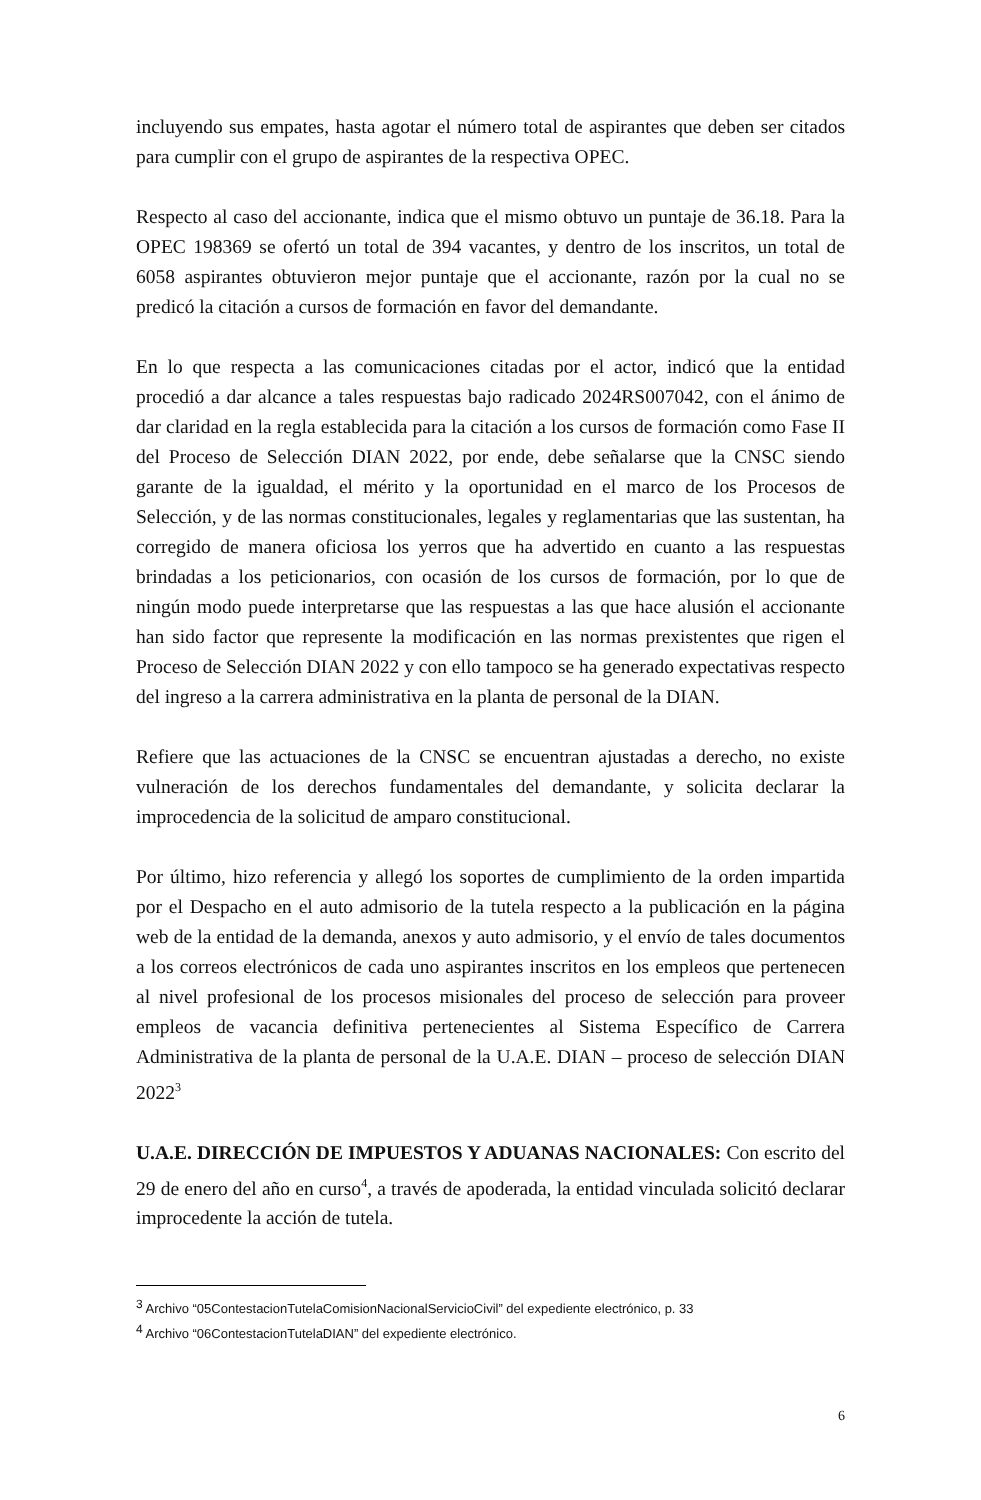incluyendo sus empates, hasta agotar el número total de aspirantes que deben ser citados para cumplir con el grupo de aspirantes de la respectiva OPEC.
Respecto al caso del accionante, indica que el mismo obtuvo un puntaje de 36.18. Para la OPEC 198369 se ofertó un total de 394 vacantes, y dentro de los inscritos, un total de 6058 aspirantes obtuvieron mejor puntaje que el accionante, razón por la cual no se predicó la citación a cursos de formación en favor del demandante.
En lo que respecta a las comunicaciones citadas por el actor, indicó que la entidad procedió a dar alcance a tales respuestas bajo radicado 2024RS007042, con el ánimo de dar claridad en la regla establecida para la citación a los cursos de formación como Fase II del Proceso de Selección DIAN 2022, por ende, debe señalarse que la CNSC siendo garante de la igualdad, el mérito y la oportunidad en el marco de los Procesos de Selección, y de las normas constitucionales, legales y reglamentarias que las sustentan, ha corregido de manera oficiosa los yerros que ha advertido en cuanto a las respuestas brindadas a los peticionarios, con ocasión de los cursos de formación, por lo que de ningún modo puede interpretarse que las respuestas a las que hace alusión el accionante han sido factor que represente la modificación en las normas prexistentes que rigen el Proceso de Selección DIAN 2022 y con ello tampoco se ha generado expectativas respecto del ingreso a la carrera administrativa en la planta de personal de la DIAN.
Refiere que las actuaciones de la CNSC se encuentran ajustadas a derecho, no existe vulneración de los derechos fundamentales del demandante, y solicita declarar la improcedencia de la solicitud de amparo constitucional.
Por último, hizo referencia y allegó los soportes de cumplimiento de la orden impartida por el Despacho en el auto admisorio de la tutela respecto a la publicación en la página web de la entidad de la demanda, anexos y auto admisorio, y el envío de tales documentos a los correos electrónicos de cada uno aspirantes inscritos en los empleos que pertenecen al nivel profesional de los procesos misionales del proceso de selección para proveer empleos de vacancia definitiva pertenecientes al Sistema Específico de Carrera Administrativa de la planta de personal de la U.A.E. DIAN – proceso de selección DIAN 2022<sup>3</sup>
U.A.E. DIRECCIÓN DE IMPUESTOS Y ADUANAS NACIONALES: Con escrito del 29 de enero del año en curso<sup>4</sup>, a través de apoderada, la entidad vinculada solicitó declarar improcedente la acción de tutela.
<sup>3</sup> Archivo “05ContestacionTutelaComisionNacionalServicioCivil” del expediente electrónico, p. 33
<sup>4</sup> Archivo “06ContestacionTutelaDIAN” del expediente electrónico.
6